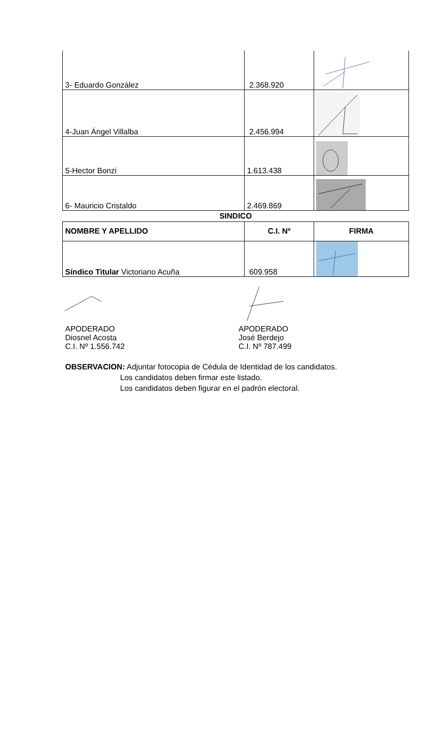| 3- Eduardo González | 2.368.920 | |
| 4-Juan Ángel Villalba | 2.456.994 | |
| 5-Hector Bonzi | 1.613.438 | |
| 6- Mauricio Cristaldo | 2.469.869 | |
SINDICO
| NOMBRE Y APELLIDO | C.I. Nº | FIRMA |
| --- | --- | --- |
| Síndico Titular Victoriano Acuña | 609.958 | |
APODERADO
Diosnel Acosta
C.I. Nº 1.556.742
APODERADO
José Berdejo
C.I. Nº 787.499
OBSERVACION: Adjuntar fotocopia de Cédula de Identidad de los candidatos.
Los candidatos deben firmar este listado.
Los candidatos deben figurar en el padrón electoral.